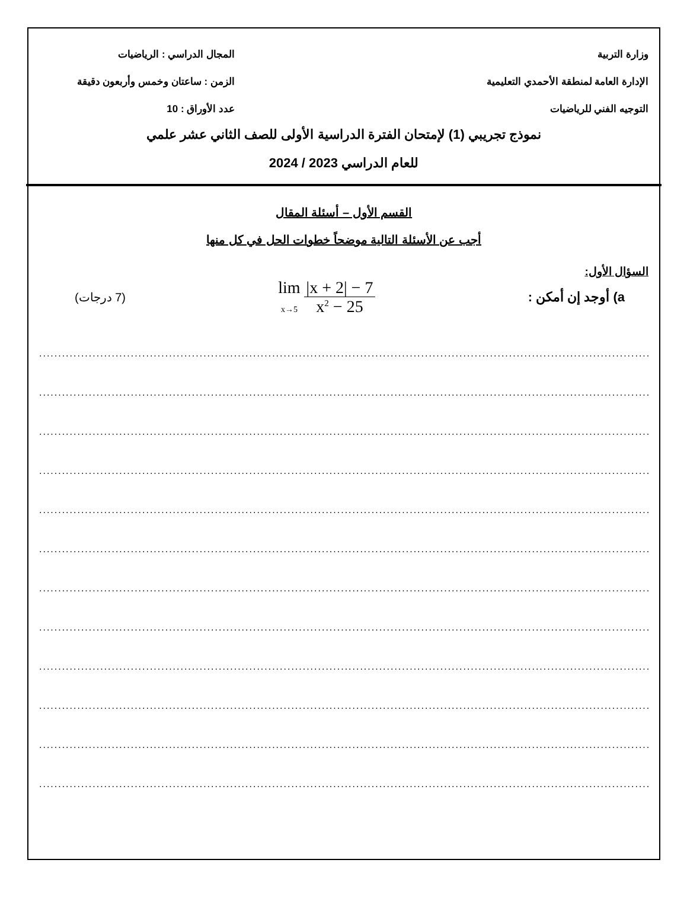وزارة التربية المجال الدراسي : الرياضيات
الإدارة العامة لمنطقة الأحمدي التعليمية الزمن : ساعتان وخمس وأربعون دقيقة
التوجيه الفني للرياضيات عدد الأوراق : 10
نموذج تجريبي (1) لإمتحان الفترة الدراسية الأولى للصف الثاني عشر علمي
للعام الدراسي 2023 / 2024
القسم الأول – أسئلة المقال
أجب عن الأسئلة التالية موضحاً خطوات الحل في كل منها
السؤال الأول:
a) أوجد إن أمكن : lim
x→5 |x + 2| − 7
x<sup>2</sup> − 25 (7 درجات)
............................................................................................................................................................................
............................................................................................................................................................................
............................................................................................................................................................................
............................................................................................................................................................................
............................................................................................................................................................................
............................................................................................................................................................................
............................................................................................................................................................................
............................................................................................................................................................................
............................................................................................................................................................................
............................................................................................................................................................................
............................................................................................................................................................................
............................................................................................................................................................................